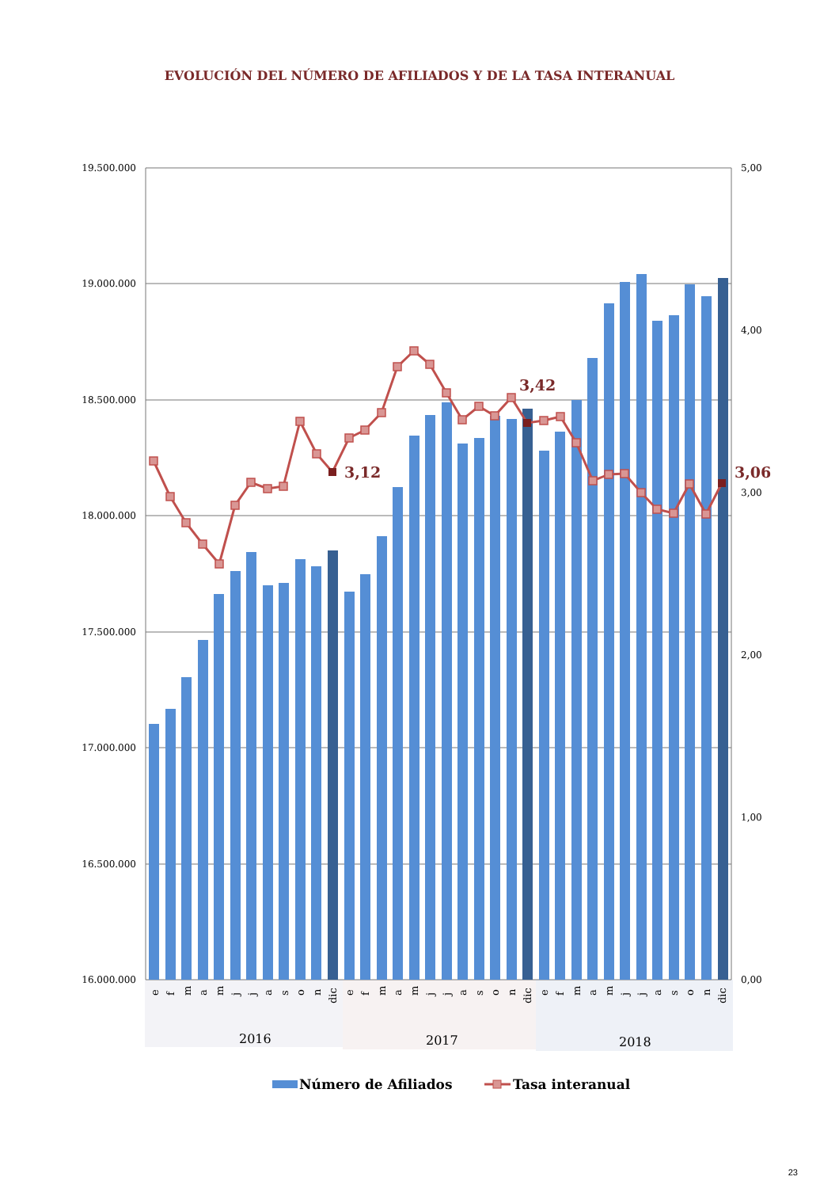EVOLUCIÓN DEL NÚMERO DE AFILIADOS Y DE LA TASA INTERANUAL
19.500.000
19.000.000
18.500.000
18.000.000
17.500.000
17.000.000
16.500.000
16.000.000
5,00
4,00
3,00
2,00
1,00
0,00
3,12
3,42
3,06
e
f
m
a
m
j
j
a
s
o
n
dic
e
f
m
a
m
j
j
a
s
o
n
dic
e
f
m
a
m
j
j
a
s
o
n
dic
2016
2017
2018
Número de Afiliados
Tasa interanual
23